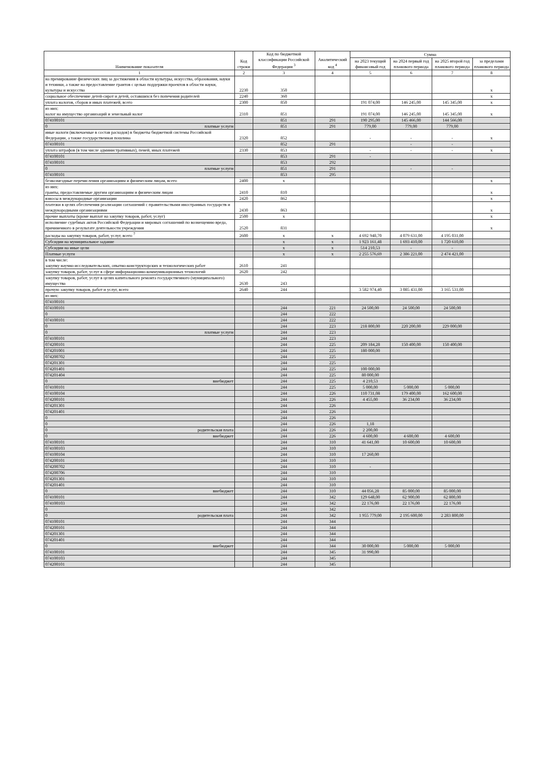| Наименование показателя | Код строки | Код по бюджетной классификации Российской Федерации <sup>3</sup> | Аналитический код <sup>4</sup> | Сумма | | | |
| --- | --- | --- | --- | --- | --- | --- | --- |
| | | | | на 2023 текущий финансовый год | на 2024 первый год планового периода | на 2025 второй год планового периода | за пределами планового периода |
| 1 | 2 | 3 | 4 | 5 | 6 | 7 | 8 |
| на премирование физических лиц за достижения в области культуры, искусства, образования, науки и техники, а также на предоставление грантов с целью поддержки проектов в области науки, культуры и искусства | 2230 | 350 | | | | | x |
| социальное обеспечение детей-сирот и детей, оставшихся без попечения родителей | 2240 | 360 | | | | | x |
| уплата налогов, сборов и иных платежей, всего | 2300 | 850 | | 191 074,00 | 146 245,00 | 145 345,00 | x |
| из них: налог на имущество организаций и земельный налог | 2310 | 851 | | 191 074,00 | 146 245,00 | 145 345,00 | x |
| 074100101 | | 851 | 291 | 190 295,00 | 145 466,00 | 144 566,00 | |
| 0 платные услуги | | 851 | 291 | 779,00 | 779,00 | 779,00 | |
| иные налоги (включаемые в состав расходов) в бюджеты бюджетной системы Российской Федерации, а также государственная пошлина | 2320 | 852 | | - | - | - | x |
| 074100101 | | 852 | 291 | | - | - | |
| уплата штрафов (в том числе административных), пеней, иных платежей | 2330 | 853 | | - | - | - | x |
| 074100101 | | 853 | 291 | - | | | |
| 074100101 | | 853 | 292 | | | | |
| 0 платные услуги | | 851 | 291 | | - | - | |
| 074100101 | | 853 | 295 | | | | |
| безвозмездные перечисления организациям и физическим лицам, всего | 2400 | x | | | | | x |
| из них: гранты, предоставляемые другим организациям и физическим лицам | 2410 | 810 | | | | | x |
| взносы в международные организации | 2420 | 862 | | | | | x |
| платежи в целях обеспечения реализации соглашений с правительствами иностранных государств и международными организациями | 2430 | 863 | | | | | x |
| прочие выплаты (кроме выплат на закупку товаров, работ, услуг) | 2500 | x | | | | | x |
| исполнение судебных актов Российской Федерации и мировых соглашений по возмещению вреда, причиненного в результате деятельности учреждения | 2520 | 831 | | | | | x |
| расходы на закупку товаров, работ, услуг, всего <sup>7</sup> | 2600 | x | x | 4 692 948,70 | 4 079 631,00 | 4 195 031,00 | |
| Субсидии на муниципальное задание | | x | x | 1 923 161,48 | 1 693 410,00 | 1 720 610,00 | |
| Субсидии на иные цели | | x | x | 514 210,53 | - | - | |
| Платные услуги | | x | x | 2 255 576,69 | 2 386 221,00 | 2 474 421,00 | |
| в том числе: закупку научно-исследовательских, опытно-конструкторских и технологических работ | 2610 | 241 | | | | | |
| закупку товаров, работ, услуг в сфере информационно-коммуникационных технологий | 2620 | 242 | | | | | |
| закупку товаров, работ, услуг в целях капитального ремонта государственного (муниципального) имущества | 2630 | 243 | | | | | |
| прочую закупку товаров, работ и услуг, всего | 2640 | 244 | | 3 582 974,40 | 3 085 431,00 | 3 165 531,00 | |
| из них: | | | | | | | |
| 074100101 | | | | | | | |
| 074100101 | | 244 | 221 | 24 500,00 | 24 500,00 | 24 500,00 | |
| 0 | | 244 | 222 | | | | |
| 074100101 | | 244 | 222 | | | | |
| 0 | | 244 | 223 | 218 800,00 | 220 200,00 | 229 000,00 | |
| 0 платные услуги | | 244 | 223 | | | | |
| 074100101 | | 244 | 223 | | | | |
| 074200101 | | 244 | 225 | 209 184,28 | 150 400,00 | 150 400,00 | |
| 074201001 | | 244 | 225 | 180 000,00 | | | |
| 074200702 | | 244 | 225 | | | | |
| 074201301 | | 244 | 225 | | | | |
| 074201401 | | 244 | 225 | 100 000,00 | | | |
| 074201404 | | 244 | 225 | 80 000,00 | | | |
| 0 внебюджет | | 244 | 225 | 4 210,53 | | | |
| 074100101 | | 244 | 225 | 5 000,00 | 5 000,00 | 5 000,00 | |
| 074100104 | | 244 | 226 | 110 731,08 | 179 400,00 | 162 600,00 | |
| 074200101 | | 244 | 226 | 4 455,00 | 36 234,00 | 36 234,00 | |
| 074201301 | | 244 | 226 | | | | |
| 074201401 | | 244 | 226 | | | | |
| 0 | | 244 | 226 | | | | |
| 0 | | 244 | 226 | 1,18 | | | |
| 0 родительская плата | | 244 | 226 | 2 200,00 | | | |
| 0 внебюджет | | 244 | 226 | 4 600,00 | 4 600,00 | 4 600,00 | |
| 074100101 | | 244 | 310 | 41 641,00 | 10 600,00 | 10 600,00 | |
| 074100103 | | 244 | 310 | | | | |
| 074100104 | | 244 | 310 | 17 260,00 | | | |
| 074200101 | | 244 | 310 | | | | |
| 074200702 | | 244 | 310 | - | | | |
| 074200706 | | 244 | 310 | | | | |
| 074201301 | | 244 | 310 | | | | |
| 074201401 | | 244 | 310 | | | | |
| 0 внебюджет | | 244 | 310 | 44 056,28 | 85 000,00 | 85 000,00 | |
| 074100101 | | 244 | 342 | 129 648,00 | 62 900,00 | 62 800,00 | |
| 074100103 | | 244 | 342 | 22 176,00 | 22 176,00 | 22 176,00 | |
| 0 | | 244 | 342 | | | | |
| 0 родительская плата | | 244 | 342 | 1 955 779,00 | 2 195 600,00 | 2 283 800,00 | |
| 074100101 | | 244 | 344 | | | | |
| 074200101 | | 244 | 344 | | | | |
| 074201301 | | 244 | 344 | | | | |
| 074201401 | | 244 | 344 | | | | |
| 0 внебюджет | | 244 | 344 | 30 000,00 | 5 000,00 | 5 000,00 | |
| 074100101 | | 244 | 345 | 31 990,00 | | | |
| 074100103 | | 244 | 345 | | | | |
| 074200101 | | 244 | 345 | | | | |